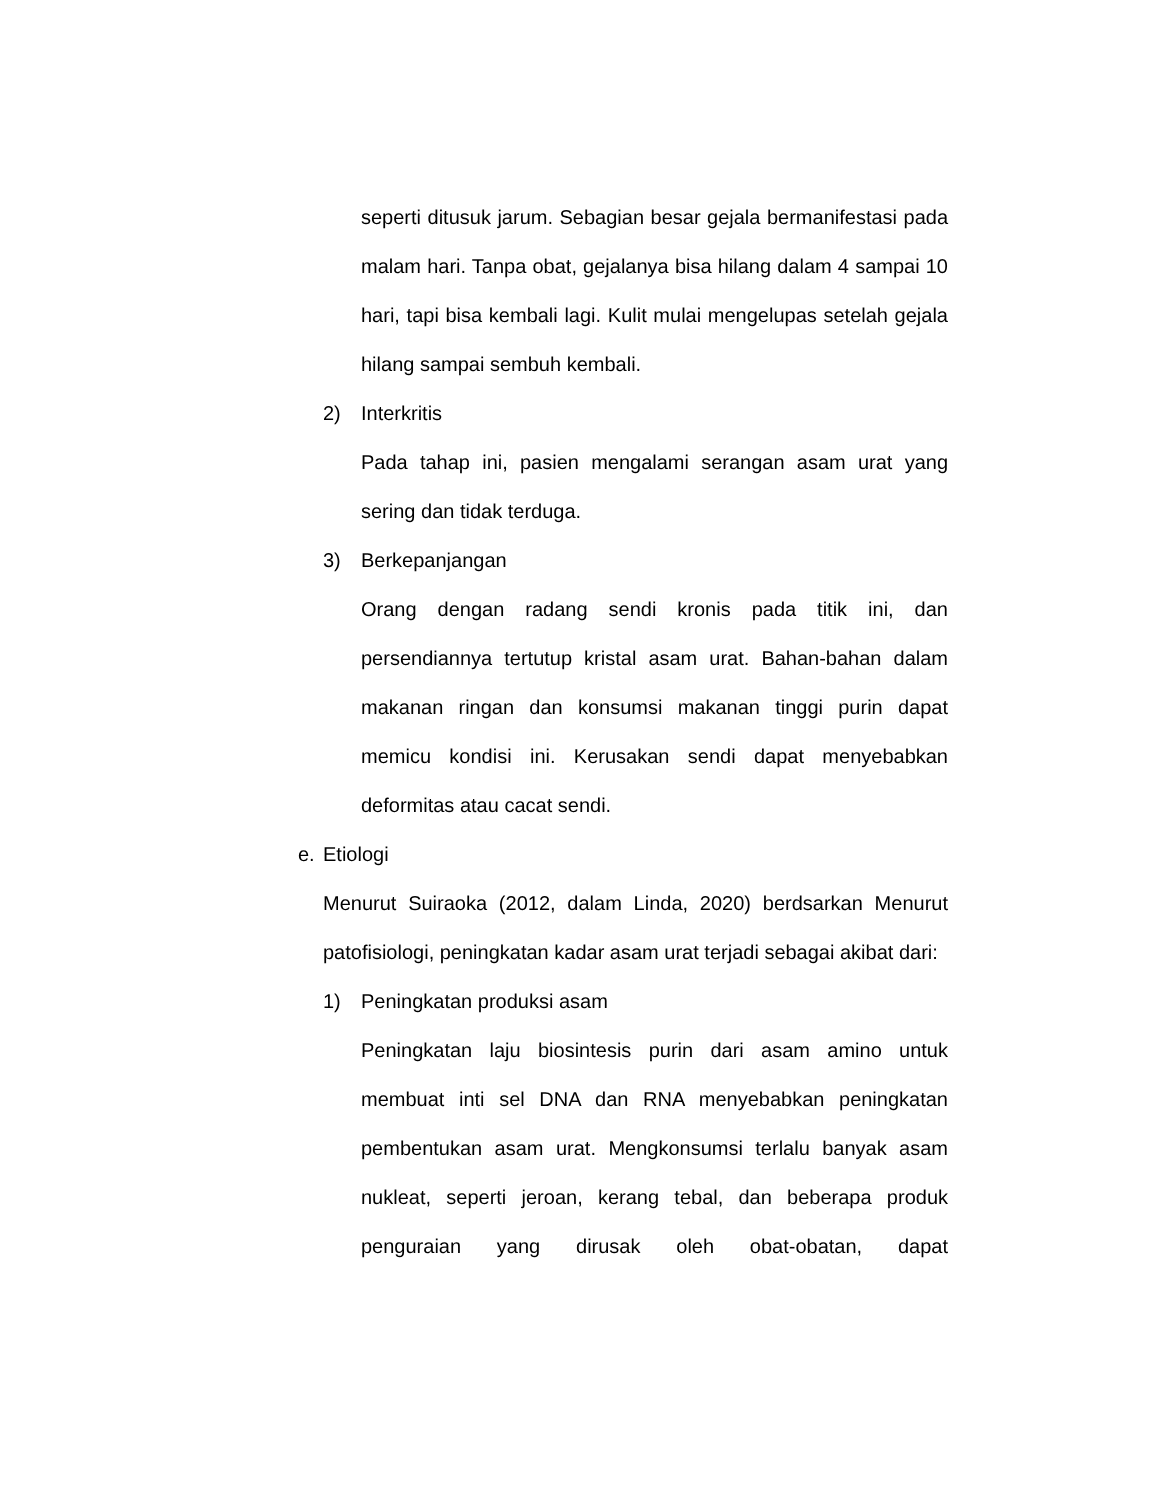seperti ditusuk jarum. Sebagian besar gejala bermanifestasi pada malam hari. Tanpa obat, gejalanya bisa hilang dalam 4 sampai 10 hari, tapi bisa kembali lagi. Kulit mulai mengelupas setelah gejala hilang sampai sembuh kembali.
2) Interkritis
Pada tahap ini, pasien mengalami serangan asam urat yang sering dan tidak terduga.
3) Berkepanjangan
Orang dengan radang sendi kronis pada titik ini, dan persendiannya tertutup kristal asam urat. Bahan-bahan dalam makanan ringan dan konsumsi makanan tinggi purin dapat memicu kondisi ini. Kerusakan sendi dapat menyebabkan deformitas atau cacat sendi.
e. Etiologi
Menurut Suiraoka (2012, dalam Linda, 2020) berdsarkan Menurut patofisiologi, peningkatan kadar asam urat terjadi sebagai akibat dari:
1) Peningkatan produksi asam
Peningkatan laju biosintesis purin dari asam amino untuk membuat inti sel DNA dan RNA menyebabkan peningkatan pembentukan asam urat. Mengkonsumsi terlalu banyak asam nukleat, seperti jeroan, kerang tebal, dan beberapa produk penguraian yang dirusak oleh obat-obatan, dapat